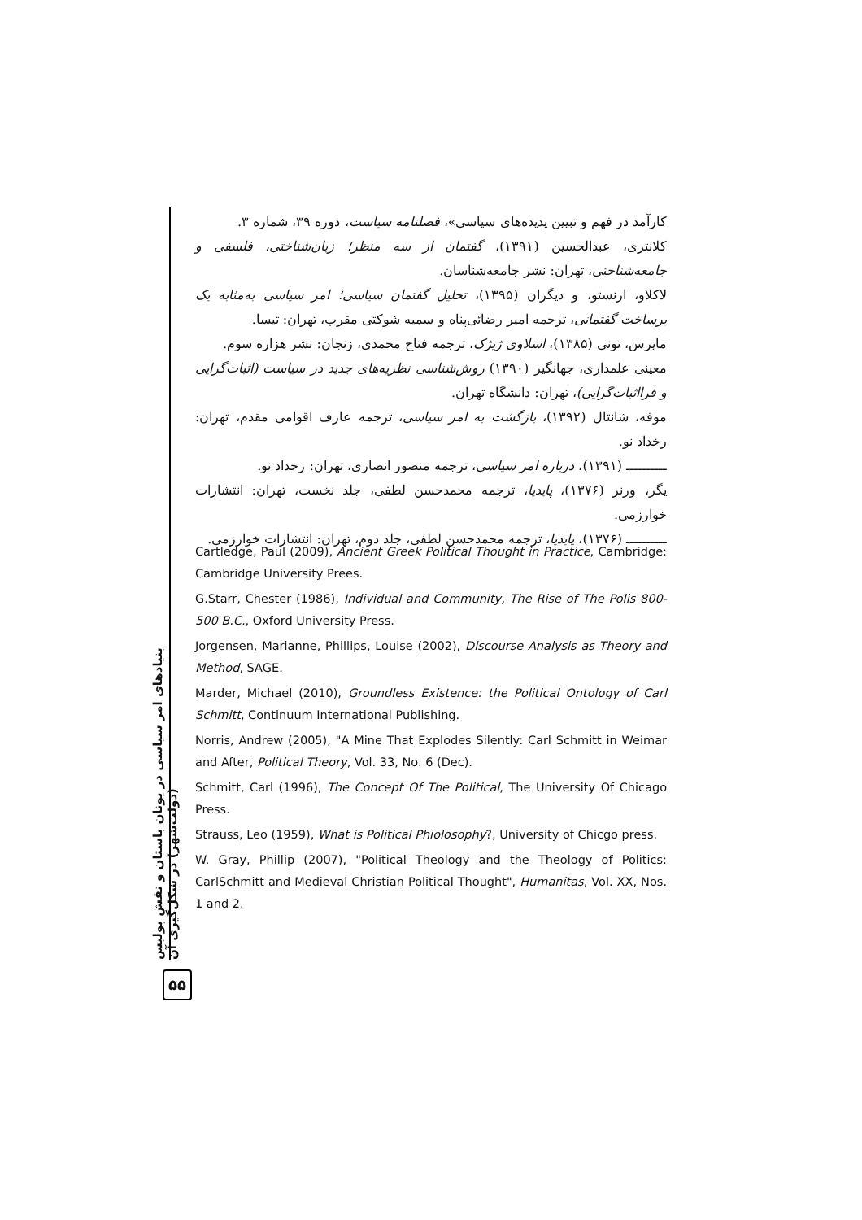بنیادهای امر سیاسی در یونان باستان و نقش پولیس (دولت‌شهر) در شکل‌گیری آن
۵۵
کارآمد در فهم و تبیین پدیده‌های سیاسی»، فصلنامه سیاست، دوره ۳۹، شماره ۳.
کلانتری، عبدالحسین (۱۳۹۱)، گفتمان از سه منظر؛ زبان‌شناختی، فلسفی و جامعه‌شناختی، تهران: نشر جامعه‌شناسان.
لاکلاو، ارنستو، و دیگران (۱۳۹۵)، تحلیل گفتمان سیاسی؛ امر سیاسی به‌مثابه یک برساخت گفتمانی، ترجمه امیر رضائی‌پناه و سمیه شوکتی مقرب، تهران: تیسا.
مایرس، تونی (۱۳۸۵)، اسلاوی ژیژک، ترجمه فتاح محمدی، زنجان: نشر هزاره سوم.
معینی علمداری، جهانگیر (۱۳۹۰) روش‌شناسی نظریه‌های جدید در سیاست (اثبات‌گرایی و فرااثبات‌گرایی)، تهران: دانشگاه تهران.
موفه، شانتال (۱۳۹۲)، بازگشت به امر سیاسی، ترجمه عارف اقوامی مقدم، تهران: رخداد نو.
ــــــــــ (۱۳۹۱)، درباره امر سیاسی، ترجمه منصور انصاری، تهران: رخداد نو.
یگر، ورنر (۱۳۷۶)، پایدیا، ترجمه محمدحسن لطفی، جلد نخست، تهران: انتشارات خوارزمی.
ــــــــــ (۱۳۷۶)، پایدیا، ترجمه محمدحسن لطفی، جلد دوم، تهران: انتشارات خوارزمی.
Cartledge, Paul (2009), Ancient Greek Political Thought in Practice, Cambridge: Cambridge University Prees.
G.Starr, Chester (1986), Individual and Community, The Rise of The Polis 800-500 B.C., Oxford University Press.
Jorgensen, Marianne, Phillips, Louise (2002), Discourse Analysis as Theory and Method, SAGE.
Marder, Michael (2010), Groundless Existence: the Political Ontology of Carl Schmitt, Continuum International Publishing.
Norris, Andrew (2005), "A Mine That Explodes Silently: Carl Schmitt in Weimar and After, Political Theory, Vol. 33, No. 6 (Dec).
Schmitt, Carl (1996), The Concept Of The Political, The University Of Chicago Press.
Strauss, Leo (1959), What is Political Phiolosophy?, University of Chicgo press.
W. Gray, Phillip (2007), "Political Theology and the Theology of Politics: CarlSchmitt and Medieval Christian Political Thought", Humanitas, Vol. XX, Nos. 1 and 2.